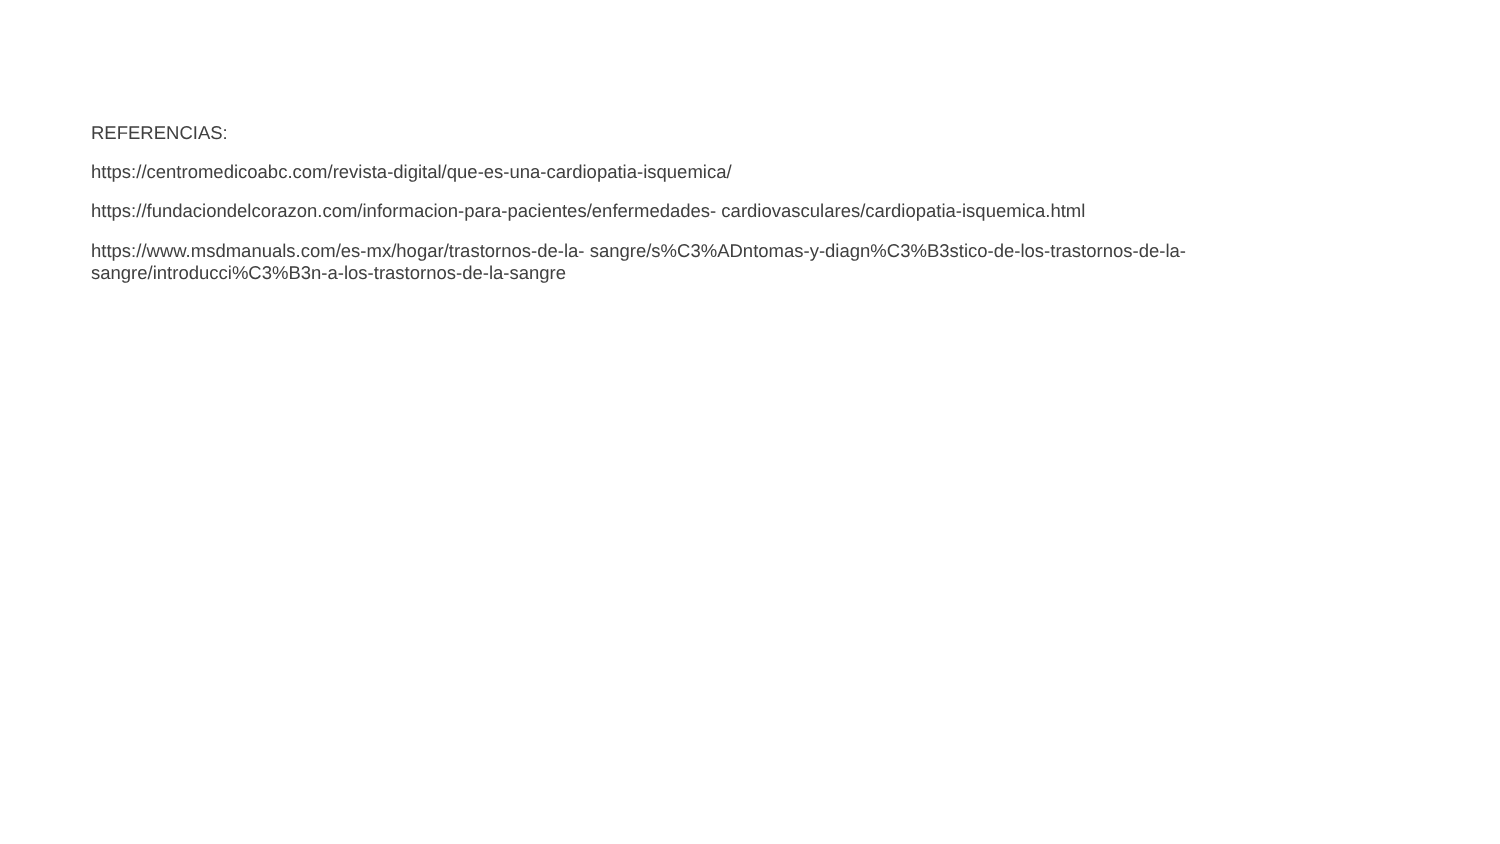REFERENCIAS:
https://centromedicoabc.com/revista-digital/que-es-una-cardiopatia-isquemica/
https://fundaciondelcorazon.com/informacion-para-pacientes/enfermedades- cardiovasculares/cardiopatia-isquemica.html
https://www.msdmanuals.com/es-mx/hogar/trastornos-de-la- sangre/s%C3%ADntomas-y-diagn%C3%B3stico-de-los-trastornos-de-la-
sangre/introducci%C3%B3n-a-los-trastornos-de-la-sangre